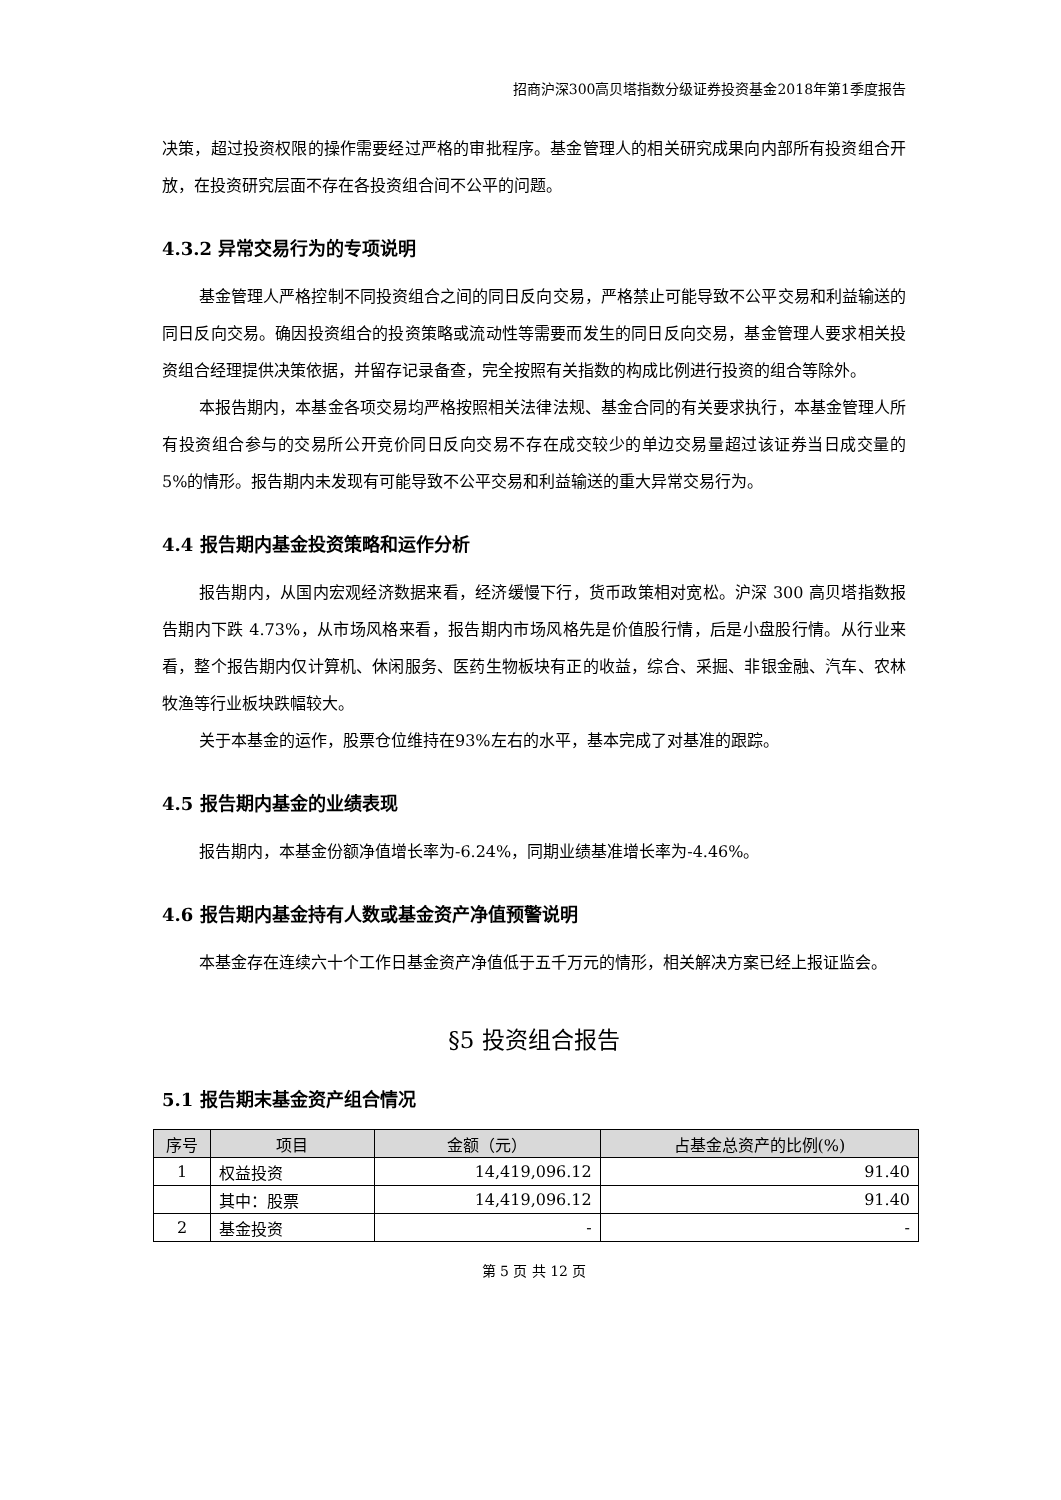招商沪深300高贝塔指数分级证券投资基金2018年第1季度报告
决策，超过投资权限的操作需要经过严格的审批程序。基金管理人的相关研究成果向内部所有投资组合开放，在投资研究层面不存在各投资组合间不公平的问题。
4.3.2 异常交易行为的专项说明
基金管理人严格控制不同投资组合之间的同日反向交易，严格禁止可能导致不公平交易和利益输送的同日反向交易。确因投资组合的投资策略或流动性等需要而发生的同日反向交易，基金管理人要求相关投资组合经理提供决策依据，并留存记录备查，完全按照有关指数的构成比例进行投资的组合等除外。
本报告期内，本基金各项交易均严格按照相关法律法规、基金合同的有关要求执行，本基金管理人所有投资组合参与的交易所公开竞价同日反向交易不存在成交较少的单边交易量超过该证券当日成交量的 5%的情形。报告期内未发现有可能导致不公平交易和利益输送的重大异常交易行为。
4.4 报告期内基金投资策略和运作分析
报告期内，从国内宏观经济数据来看，经济缓慢下行，货币政策相对宽松。沪深 300 高贝塔指数报告期内下跌 4.73%，从市场风格来看，报告期内市场风格先是价值股行情，后是小盘股行情。从行业来看，整个报告期内仅计算机、休闲服务、医药生物板块有正的收益，综合、采掘、非银金融、汽车、农林牧渔等行业板块跌幅较大。
关于本基金的运作，股票仓位维持在93%左右的水平，基本完成了对基准的跟踪。
4.5 报告期内基金的业绩表现
报告期内，本基金份额净值增长率为-6.24%，同期业绩基准增长率为-4.46%。
4.6 报告期内基金持有人数或基金资产净值预警说明
本基金存在连续六十个工作日基金资产净值低于五千万元的情形，相关解决方案已经上报证监会。
§5 投资组合报告
5.1 报告期末基金资产组合情况
| 序号 | 项目 | 金额（元） | 占基金总资产的比例(%) |
| --- | --- | --- | --- |
| 1 | 权益投资 | 14,419,096.12 | 91.40 |
| | 其中：股票 | 14,419,096.12 | 91.40 |
| 2 | 基金投资 | - | - |
第 5 页 共 12 页